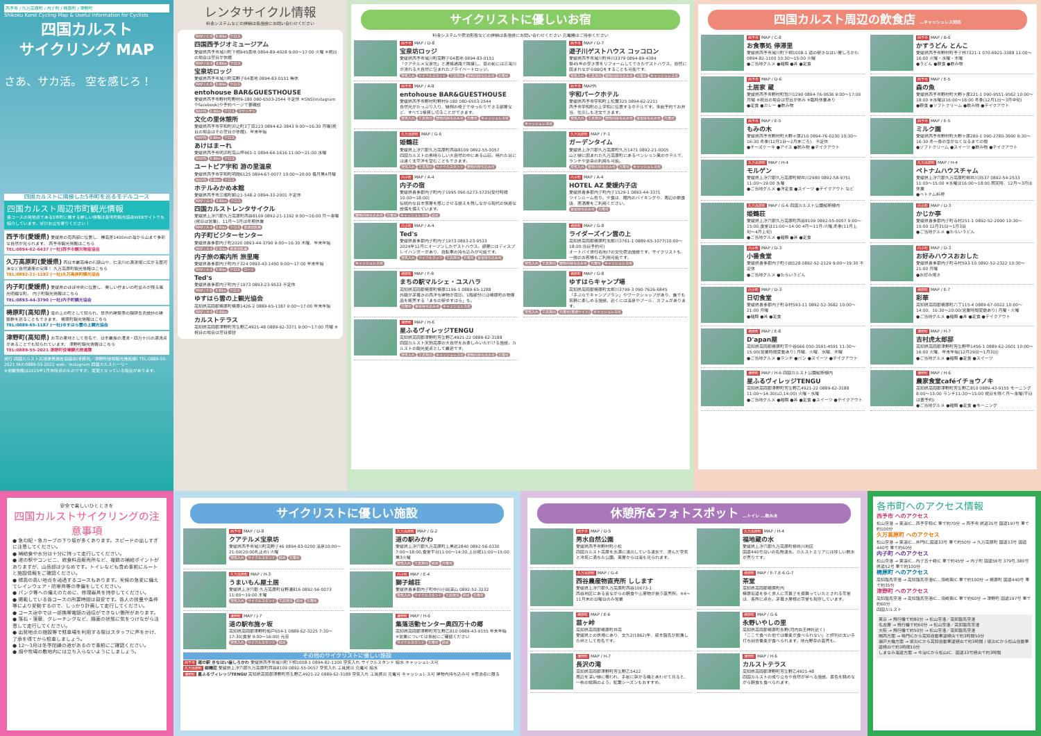西予市 / 久万高原町 / 内子町 / 梼原町 / 津野町
Shikoku Karst Cycling Map & Useful Information for Cyclists
四国カルスト
サイクリング MAP
さあ、サカ活。 空を感じろ！
四国カルストに隣接した5市町を巡るモデルコース
四国カルスト周辺市町観光情報
各コースの発地点である5市町に関する詳しい情報は各市町観光協会WEBサイトでも紹介しています。ぜひお立ち寄りください！
西予市(愛媛県) 愛媛県の南西部に位置し、標高差1400mの海から山まで多彩な自然が見られます。 西予市観光情報はこちら
TEL:0894-62-6437 (一社)西予市観光物産協会
久万高原町(愛媛県) 西日本最高峰の石鎚山や、仁淀川の源流域に広がる面河渓など自然遺産の宝庫！ 久万高原町観光情報はこちら
TEL:0892-21-1192 (一社)久万高原町観光協会
内子町(愛媛県) 愛媛県のほぼ中央に位置し、美しい佇まいの町並みが残る風光明媚な町。 内子町観光情報はこちら
TEL:0893-44-3790 (一社)内子町観光協会
梼原町(高知県) 雲の上の町として知られ、世界的建築家の隈研吾氏設計の建築群を巡ることもできます。 梼原町観光情報はこちら
TEL:0889-65-1187 (一社)ゆすはら雲の上観光協会
津野町(高知県) お茶の産地として有名で、日本最後の清流・四万十川の源流点があることでも知られています。 津野町観光情報はこちら
TEL:0889-55-2021 津野町役場観光推進課
発行 四国カルスト広域連携推進協議会(事務局／津野町役場観光推進課) TEL:0889-55-2021 FAX:0889-55-2022 web／instagram 四国カルストーリー
※掲載情報は2025年1月末時点のものですが、変更となっている場合があります。
レンタサイクル情報
料金システムなどの詳細は各施設にお問い合わせください
MAP / C-8 E-Bike クロス
四国西予ジオミュージアム
愛媛県西予市城川町下相945番地 0894-89-4028 9:00〜17:00 火曜 ※祝日の場合は翌日が休館
MAP / D-8 E-Bike クロス
宝泉坊ロッジ
愛媛県西予市城川町高野子64番地 0894-83-0151 無休
MAP / A-8 E-Bike クロス
entohouse BAR&GUESTHOUSE
愛媛県西予市野村町野村9-180 080-6503-2544 不定休 ※SNS(Instagramやfacebook)や予約ページで要確認
MAP外 E-Bike クロス マウンテン
文化の里休憩所
愛媛県西予市宇和町卯之町3丁目223 0894-62-3843 9:00〜16:30 月曜(祝日の場合はその翌日が休館)、年末年始
MAP外 E-Bike クロス
あけはまーれ
愛媛県西予市明浜町高山甲461-1 0894-64-1616 11:00〜21:00 水曜
MAP外 E-Bike クロス
ユートピア宇和 游の里温泉
愛媛県西予市宇和町明間6125 0894-67-0077 10:00〜20:00 毎月第4月曜
MAP外 E-Bike クロス
ホテルみかめ本館
愛媛県西予市三瓶町朝立1-548-2 0894-33-2001 不定休
MAP / G-6 E-Bike クロス
四国カルストレンタサイクル
愛媛県上浮穴郡久万高原町西谷8109 0892-21-1192 9:00〜16:00 月〜金曜(祝日は営業)、11月〜3月は冬期休業
MAP / A-4 E-Bike クロス 普通自転車
内子町ビジターセンター
愛媛県喜多郡内子町2020 0893-44-3790 9:00〜16:30 木曜、年末年始
MAP / A-4 E-Bike 普通自転車
内子旅の案内所 旅里庵
愛媛県喜多郡内子町内子324 0893-43-1450 9:00〜17:00 年末年始
MAP / A-4 E-Bike クロス ロード
Ted's
愛媛県喜多郡内子町内子1973 0893-23-9533 不定休
MAP / F-8 E-Bike クロス
ゆすはら雲の上観光協会
高知県高岡郡梼原町梼原1426-2 0889-65-1187 9:00〜17:00 年末年始
MAP / H-6 E-Bike
カルストテラス
高知県高岡郡津野町芳生野乙4921-48 0889-62-3371 9:00〜17:00 月曜 ※祝日の場合は翌日振替
サイクリストに優しいお宿
料金システムや宿泊形態などの詳細は各施設にお問い合わせください 充電器はご持参ください
西予市 MAP / D-8
宝泉坊ロッジ
愛媛県西予市城川町高野子64番地 0894-83-0151
「クアテルメ宝泉坊」と連絡通路で隣接し、目の前には三滝川が流れる大自然に包まれたプライベートロッジ。
空気入れ サイクルスタンド 工具貸出 建物内持ち込み可 充電可
西予市 MAP / D-7
遊子川ゲストハウス コッコロン
愛媛県西予市城川町井川3379 0894-89-4384
築45年の空き家をリフォームしてできたゲストハウス。自然に囲まれながらBBQをすることも可能です。
空気入れ 工具貸出 建物内持ち込み可 充電可 キャッシュレス可
西予市 MAP / A-8
entohouse BAR&GUESTHOUSE
愛媛県西予市野村町野村9-180 080-6503-2544
自然光がたっぷり入り、緑側の椅子でゆったりできる部屋など、すべて1棟貸し切ることができます。
空気入れ 工具貸出 建物内持ち込み可 充電可 キャッシュレス可
西予市 MAP外
宇和パークホテル
愛媛県西予市宇和町上松葉325 0894-62-2211
西予市宇和町の上宇和に位置するホテルです。事前予約でお弁当、仕出しも注文できます。
空気入れ 工具貸出 建物内持ち込み可 客室持ち込み可 充電可 キャッシュレス可
久万高原町 MAP / G-6
姫鶴荘
愛媛県上浮穴郡久万高原町西谷8109 0892-55-0057
四国カルストの素晴らしい大自然の中にある山荘。晴れた日には遠く太平洋を望むこともできます。
空気入れ 工具貸出 サイクルスタンド 建物内持ち込み可
久万高原町 MAP / F-1
ガーデンタイム
愛媛県上浮穴郡久万高原町久万1471 0892-21-0005
山と緑に囲まれた久万高原町にあるペンション風のホテルで、ランチや宴会の利用も可能。
空気入れ 建物内持ち込み可 充電可 キャッシュレス可
内子町 MAP / A-4
内子の宿
愛媛県喜多郡内子町内子1995 090-5273-5735(受付時間10:00〜18:00)
伝統的な日本家屋を感じさせる設えを残しながら現代の快適な設備を備えています。
建物内持ち込み可 充電可 キャッシュレス可 給水
内子町 MAP / A-4
HOTEL AZ 愛媛内子店
愛媛県喜多郡内子町内子1529-1 0893-44-3371
ツインルーム有り。夕食は、館内のバイキングや、周辺の飲食店、居酒屋をご利用ください。
客室持ち込み可 充電可
内子町 MAP / A-4
Ted's
愛媛県喜多郡内子町内子1973 0893-23-9533
2024年12月にオープンしたゲストハウス。部屋にはディスプレイハンガーがあり、自転車の持ち込みが可能です。
空気入れ サイクルラック 工具貸出 充電可 客室持ち込み可 キャッシュレス可
梼原町 MAP / G-8
ライダーズイン雲の上
高知県高岡郡梼原町太郎川3761-1 0889-65-1077(10:00〜18:00,当日予約可)
オートバイ旅行者向けの文化宿泊施設です。サイクリストも、一般のお客様もご利用可能です。
空気入れ 工具貸出 建物内持ち込み可 充電可 キャッシュレス可
梼原町 MAP / F-8
まちの駅マルシェ・ユスハラ
高知県高岡郡梼原町梼原1196-1 0889-65-1288
外観が茅葺きの西洋ち建物が目印。1階部分には梼原町の物産品を販売する「まちの駅ゆすはら」も。
充電可 客室持ち込み可 キャッシュレス可
梼原町 MAP / G-8
ゆすはらキャンプ場
高知県高岡郡梼原町太郎川3799-3 090-7626-6845
「手ぶらでキャンププラン」やワークショップがあり、誰でも気軽に楽しめる施設。近くには温泉やプール、カフェがあります。
空気入れ 工具貸出 充電可(電源サイト) キャッシュレス可
津野町 MAP / H-6
星ふるヴィレッジTENGU
高知県高岡郡津野町芳生野乙4921-22 0889-62-3188
四国カルスト天狗高原の大自然をお楽しみいただける施設。カルストの観光拠点として最適です。
空気入れ 工具貸出 キャッシュレス可 建物内持ち込み可 充電可
四国カルスト周辺の飲食店 …キャッシュレス対応
西予市 MAP / C-8
お食事処 停滞里
愛媛県西予市城川町下相1008-1 道の駅きなはい屋しろかわ 0894-82-1100 10:30〜15:00 火曜
●ご当地グルメ ●麺類 ●丼 ●定食
西予市 MAP / B-6
かすうどん とんこ
愛媛県西予市野村町予子林7321-1 070-6921-3388 11:00〜16:00 火曜・水曜・木曜
●うどん ●軽食 ●飲み物
西予市 MAP / D-6
土居家 蔵
愛媛県西予市野村町惣川1290 0894-76-0636 9:00〜17:00 月曜 ※祝日の場合は翌日が休み ※臨時休業あり
●定食 ●カレー ●飲み物
西予市 MAP / E-5
森の魚
愛媛県西予市野村町大野ヶ原221-1 090-9551-9562 10:00〜18:00 ※水曜は16:00〜18:00 冬季(12月1日〜3月中旬)
●軽食 ●ソフトクリーム ●飲み物 ●テイクアウト
西予市 MAP / E-5
もみの木
愛媛県西予市野村町大野ヶ原210 0894-76-0230 10:30〜16:30 冬季(12月1日〜2月末ごろ)、不定休
●チーズケーキ ●アイス ●飲み物 ●テイクアウト
西予市 MAP / E-5
ミルク園
愛媛県西予市野村町大野ヶ原280-1 090-2780-3690 9:30〜16:30 冬〜春の雪がなくなるまでの間
●ソフトクリーム ●スイーツ ●飲み物 ●テイクアウト
久万高原町 MAP / H-4
モルゲン
愛媛県上浮穴郡久万高原町柳井川2980 0892-58-9751 11:00〜19:00 水曜
●ご当地グルメ ●洋定食 ●スイーツ ●テイクアウト など
久万高原町 MAP / H-4
ペトナムハウスチャム
愛媛県上浮穴郡久万高原町柳井川3537 0892-54-2533 11:00〜15:00 ※水曜は16:00〜18:00 雨天時、12月〜3月は休業
●ベトナム料理
久万高原町 MAP / G-6 四国カルスト公園縦断線内
姫鶴荘
愛媛県上浮穴郡久万高原町西谷8109 0892-55-0057 9:00〜15:00,食堂は11:00〜14:00 4月〜11月:火曜,冬季(11月上旬〜4月上旬)
●ご当地グルメ ●麺類 ●丼 ●定食
内子町 MAP / D-3
かじか亭
愛媛県喜多郡内子町寺村251-1 0892-52-2090 10:30〜15:00 12月31日〜1月3日
●ご当地グルメ ●たらいうどん
内子町 MAP / D-3
小番食堂
愛媛県喜多郡内子町小田128 0892-52-2129 9:00〜19:30 不定休
●ご当地グルメ ●たらいうどん
内子町 MAP / D-3
お好みハウスおおした
愛媛県喜多郡内子町寺村593-10 0892-52-2322 10:30〜21:00 月曜
●お好み焼き
内子町 MAP / D-3
日切食堂
愛媛県喜多郡内子町寺村593-11 0892-52-3682 10:00〜21:00 月曜
●麺類 ●丼 ●定食
梼原町 MAP / E-7
彩華
高知県高岡郡梼原町六丁115-4 0889-67-0022 10:00〜14:00、16:30〜20:00(営業時間変動あり) 月曜・火曜
●ご当地グルメ ●麺類 ●丼 ●定食 ●テイクアウト
梼原町 MAP / E-8
D'apan屋
高知県高岡郡梼原町茶や谷666 050-3591-4591 11:30〜15:00(営業時間変動あり) 月曜、火曜、水曜、木曜
●ご当地グルメ ●ランチ ●パン ●スイーツ ●テイクアウト
津野町 MAP / H-7
吉村虎太郎邸
高知県高岡郡津野町芳生野甲1456-1 0889-62-2601 10:00〜16:00 火曜、年末年始(12月29日〜1月3日)
●ご当地グルメ ●麺類 ●定食 ●スイーツ
津野町 MAP / H-6 四国カルスト公園縦断線内
星ふるヴィレッジTENGU
高知県高岡郡津野町芳生野乙4921-22 0889-62-3188 11:00〜14:30(LO,14:00) 火曜・水曜
●ご当地グルメ ●麺類 ●丼 ●定食 ●スイーツ ●テイクアウト
津野町 MAP / H-6
農家食堂caféイチョウノキ
高知県高岡郡津野町芳生野乙810 0889-43-9155 モーニング8:00〜15:00 ランチ11:30〜15:00 祝日を除く月〜金曜(平日は要予約)
●ご当地グルメ ●麺類 ●定食 ●モーニング
安全で楽しいひとときを
四国カルストサイクリングの注意事項
● 急勾配・急カーブの下り坂が多くあります。スピードの出しすぎに注意してください。
● 補給食や水分は十分に持って走行してください。
● 道の駅やコンビニ、飲食料品販売所など、複数の補給ポイントがありますが、山岳部は少なめです。トイレなども含め事前にルートと施設情報をご確認ください。
● 標高の高い地点を通過するコースもあります。天候の急変に備えてレインウェア・防寒具等の準備をしてください。
● パンク等への備えのために、修理器具を持参してください。
● 掲載している各コースの所要時間は目安です。各人の技量や条件等により変動するので、しっかり計画して走行してください。
● コース途中では一部携帯電話の通信ができない箇所があります。
● 落石・落葉、グレーチングなど、路面の状態に気をつけながら注意して走行してください。
● 出発地点の施設等で駐車場を利用する際はスタッフに声をかけ、了承を得てから駐車しましょう。
● 12〜3月は冬季閉鎖の道があるので事前にご確認ください。
● 畑や牧場の敷地内には立ち入らないようにしましょう。
サイクリストに優しい施設
西予市 MAP / D-8
クアテルメ宝泉坊
愛媛県西予市城川町高野子46 0894-83-0200 温泉10:00〜21:00(20:00札止め) 火曜
空気入れ サイクルスタンド 給水 充電可
久万高原町 MAP / G-2
道の駅みかわ
愛媛県上浮穴郡久万高原町上黒岩2840 0892-56-0330 7:00〜18:00,食堂平日11:00〜14:30,土日祝11:00〜15:00 第3火曜
空気入れ 工具貸出 給水 充電可
久万高原町 MAP / H-3
うまいもん屋土居
愛媛県上浮穴郡 久万高原町日野浦816 0892-56-0073 11:00〜19:00 木曜
空気入れ サイクルスタンド 工具貸出 給水 充電可
内子町 MAP / E-4
獅子越荘
愛媛県喜多郡内子町中川小田深山 0892-52-3232
空気入れ サイクルスタンド 工具貸出 給水 充電可
津野町 MAP / J-7
道の駅布施ヶ坂
高知県高岡郡津野町船戸654-1 0889-62-3225 7:30〜17:30(食堂 9:00〜16:00) 元旦
空気入れ サイクルスタンド 給水
津野町 MAP / H-6
集落活動センター奥四万十の郷
高知県高岡郡津野町芳生野乙810 0889-43-9155 年末年始 ※営業については事前にご確認ください
サイクルスタンド 充電可 給水
その他のサイクリストに優しい施設
西予市 道の駅 きなはい屋しろかわ 愛媛県西予市城川町下相1008-1 0894-82-1100 空気入れ サイクルスタンド 給水 キャッシュレス可
久万高原町 姫鶴荘 愛媛県上浮穴郡久万高原町西谷8109 0892-55-0057 空気入れ 工具貸出 充電可 給水
津野町 星ふるヴィレッジTENGU 高知県高岡郡津野町芳生野乙4921-22 0889-62-3188 空気入れ 工具貸出 充電可 キャッシュレス可 建物内持ち込み可 ※宿泊者に限る
休憩所&フォトスポット …トイレ …飲み水
西予市 MAP / D-5
男水自然公園
愛媛県西予市野村町小松
四国カルスト高原を水源に湧出している湧水で、澄んだ空気と冷気に満ちた公園。東屋からは滝も見られます。
久万高原町 MAP / H-4
福地蔵の水
愛媛県上浮穴郡久万高原町柳井川地区
国道440号沿いの名物湧水。カルストエリアには珍しい飲水が売りです。
久万高原町 MAP / G-4
西谷農産物直売所 しします
愛媛県上浮穴郡久万高原町西谷10673-1
西谷地区にある昔ながらの軽食や土産物が揃う直売所。※4〜11月末の日曜日のみ営業
梼原町 MAP / E-7.E-6.G-7
茶堂
高知県高岡郡梼原町内
梼原街道を歩く旅人に茶菓子を振舞っていたとされる茶堂は、各所に点在。茅葺き屋根の茶堂も現存しています。
梼原町 MAP / E-6
韮ヶ峠
高知県高岡郡梼原町井高
愛媛県との県境にあり、文久2(1862)年、坂本龍馬が脱藩した峠として有名です。
梼原町 MAP / G-6
永野いやしの里
高知県高岡郡梼原町永野(河内白王神社近く)
「ここで食べた他では蕎麦が食べられない」と評判の太い手打ち田舎蕎麦が食べられます。地元野菜の直売も。
津野町 MAP / H-7
長沢の滝
高知県高岡郡津野町芳生野乙5422
周辺を深い緑に覆われ、手前に架かる橋とあわせて見ると、一枚の絵画のよう。紅葉シーズンもおすすめ。
津野町 MAP / H-6
カルストテラス
高知県高岡郡津野町芳生野乙4921-48
四国カルストの成り立ちや自然が学べる施設。景色を眺めながら軽食も食べられます。
各市町へのアクセス情報
西予市 へのアクセス
松山空港 → 東温IC…西予宇和IC 車で約70分 → 西予市 県道35号 国道197号 車で約100分
久万高原町 へのアクセス
松山空港 → 東温IC…井門IC,国道33号 車で約50分 → 久万高原町 国道33号 国道440号 車で約60分
内子町 へのアクセス
松山空港 → 東温IC…内子五十崎IC 車で約45分 → 内子町 国道56号 379号,380号 県道52号 車で約100分
梼原町 へのアクセス
高知龍馬空港 → 高知龍馬空港IC…須崎東IC 車で約100分 → 梼原町 国道440号 車で約35分
津野町 へのアクセス
高知龍馬空港 → 高知龍馬空港IC…須崎東IC 車で約60分 → 津野町 国道197号 車で約60分
四国カルスト
東京 → 飛行機で約80分 → 松山空港／高知龍馬空港
名古屋 → 飛行機で約60分 → 松山空港／高知龍馬空港
大阪 → 飛行機で約50分 → 松山空港／高知龍馬空港
関西方面 → 鳴門ICから高知自動車道経由で約3時間50分
瀬戸大橋方面 → 坂出ICから高知自動車道経由で約3時間 / 坂出ICから松山自動車道経由で約3時間10分
しまなみ海道方面 → 今治ICから松山IC、国道33号経由で約3時間